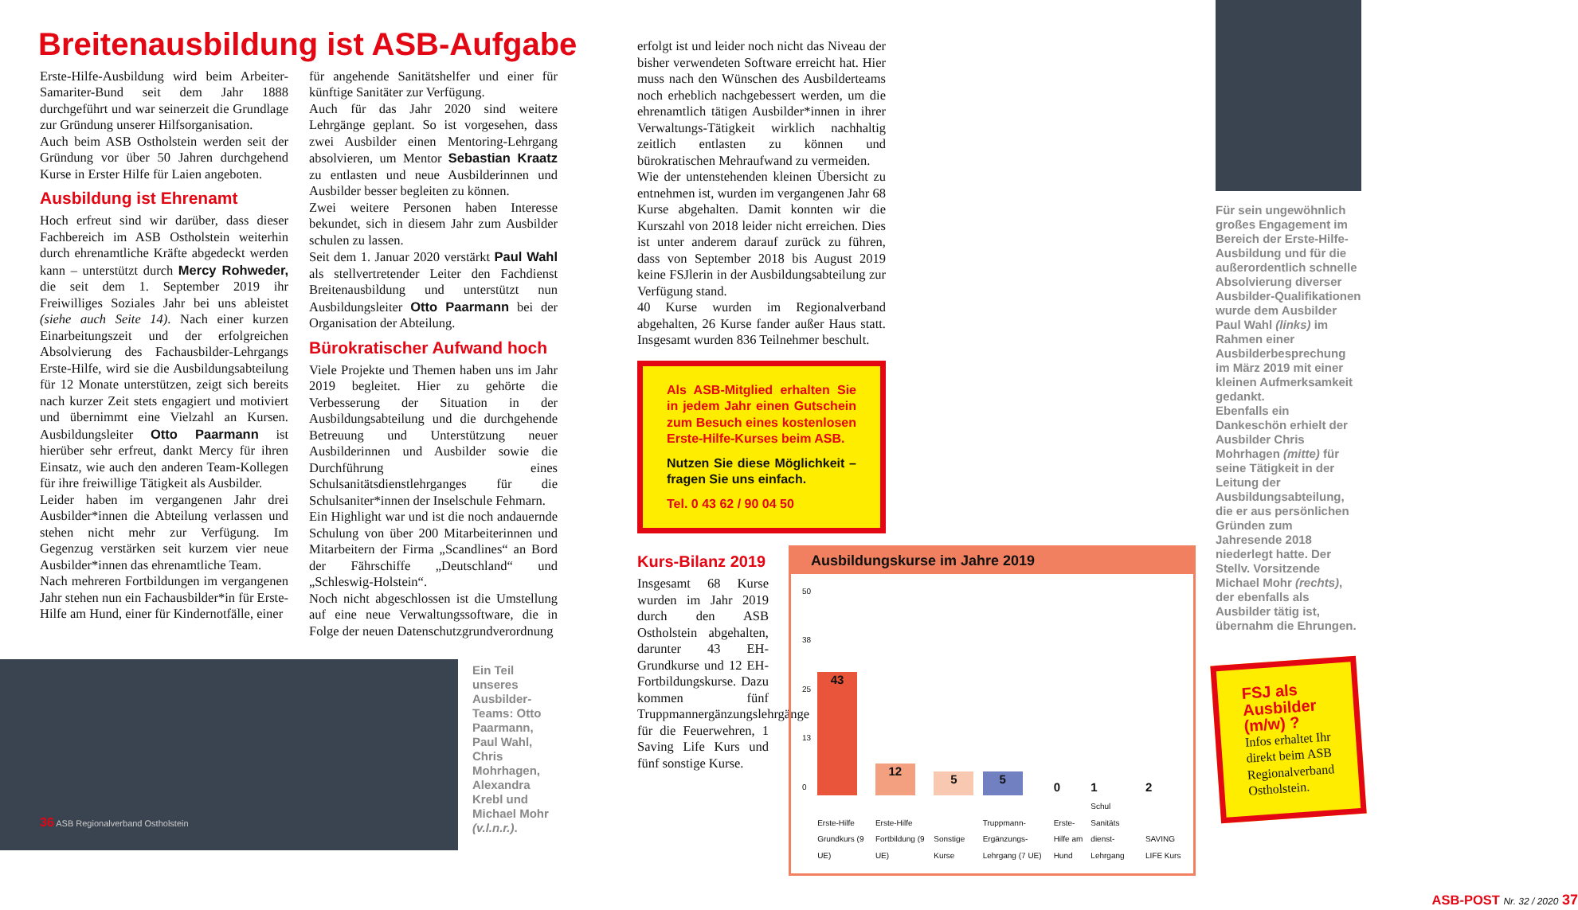Breitenausbildung ist ASB-Aufgabe
Erste-Hilfe-Ausbildung wird beim Arbeiter-Samariter-Bund seit dem Jahr 1888 durchgeführt und war seinerzeit die Grundlage zur Gründung unserer Hilfsorganisation.
Auch beim ASB Ostholstein werden seit der Gründung vor über 50 Jahren durchgehend Kurse in Erster Hilfe für Laien angeboten.
Ausbildung ist Ehrenamt
Hoch erfreut sind wir darüber, dass dieser Fachbereich im ASB Ostholstein weiterhin durch ehrenamtliche Kräfte abgedeckt werden kann – unterstützt durch Mercy Rohweder, die seit dem 1. September 2019 ihr Freiwilliges Soziales Jahr bei uns ableistet (siehe auch Seite 14). Nach einer kurzen Einarbeitungszeit und der erfolgreichen Absolvierung des Fachausbilder-Lehrgangs Erste-Hilfe, wird sie die Ausbildungsabteilung für 12 Monate unterstützen, zeigt sich bereits nach kurzer Zeit stets engagiert und motiviert und übernimmt eine Vielzahl an Kursen. Ausbildungsleiter Otto Paarmann ist hierüber sehr erfreut, dankt Mercy für ihren Einsatz, wie auch den anderen Team-Kollegen für ihre freiwillige Tätigkeit als Ausbilder.
Leider haben im vergangenen Jahr drei Ausbilder*innen die Abteilung verlassen und stehen nicht mehr zur Verfügung. Im Gegenzug verstärken seit kurzem vier neue Ausbilder*innen das ehrenamtliche Team.
Nach mehreren Fortbildungen im vergangenen Jahr stehen nun ein Fachausbilder*in für Erste-Hilfe am Hund, einer für Kindernotfälle, einer
für angehende Sanitätshelfer und einer für künftige Sanitäter zur Verfügung.
Auch für das Jahr 2020 sind weitere Lehrgänge geplant. So ist vorgesehen, dass zwei Ausbilder einen Mentoring-Lehrgang absolvieren, um Mentor Sebastian Kraatz zu entlasten und neue Ausbilderinnen und Ausbilder besser begleiten zu können.
Zwei weitere Personen haben Interesse bekundet, sich in diesem Jahr zum Ausbilder schulen zu lassen.
Seit dem 1. Januar 2020 verstärkt Paul Wahl als stellvertretender Leiter den Fachdienst Breitenausbildung und unterstützt nun Ausbildungsleiter Otto Paarmann bei der Organisation der Abteilung.
Bürokratischer Aufwand hoch
Viele Projekte und Themen haben uns im Jahr 2019 begleitet. Hier zu gehörte die Verbesserung der Situation in der Ausbildungsabteilung und die durchgehende Betreuung und Unterstützung neuer Ausbilderinnen und Ausbilder sowie die Durchführung eines Schulsanitätsdienstlehrganges für die Schulsaniter*innen der Inselschule Fehmarn.
Ein Highlight war und ist die noch andauernde Schulung von über 200 Mitarbeiterinnen und Mitarbeitern der Firma „Scandlines“ an Bord der Fährschiffe „Deutschland“ und „Schleswig-Holstein“.
Noch nicht abgeschlossen ist die Umstellung auf eine neue Verwaltungssoftware, die in Folge der neuen Datenschutzgrundverordnung
36 ASB Regionalverband Ostholstein
Ein Teil unseres Ausbilder-Teams: Otto Paarmann, Paul Wahl, Chris Mohrhagen, Alexandra Krebl und Michael Mohr (v.l.n.r.).
erfolgt ist und leider noch nicht das Niveau der bisher verwendeten Software erreicht hat. Hier muss nach den Wünschen des Ausbilderteams noch erheblich nachgebessert werden, um die ehrenamtlich tätigen Ausbilder*innen in ihrer Verwaltungs-Tätigkeit wirklich nachhaltig zeitlich entlasten zu können und bürokratischen Mehraufwand zu vermeiden.
Wie der untenstehenden kleinen Übersicht zu entnehmen ist, wurden im vergangenen Jahr 68 Kurse abgehalten. Damit konnten wir die Kurszahl von 2018 leider nicht erreichen. Dies ist unter anderem darauf zurück zu führen, dass von September 2018 bis August 2019 keine FSJlerin in der Ausbildungsabteilung zur Verfügung stand.
40 Kurse wurden im Regionalverband abgehalten, 26 Kurse fander außer Haus statt. Insgesamt wurden 836 Teilnehmer beschult.
Als ASB-Mitglied erhalten Sie in jedem Jahr einen Gutschein zum Besuch eines kostenlosen Erste-Hilfe-Kurses beim ASB.
Nutzen Sie diese Möglichkeit – fragen Sie uns einfach.
Tel. 0 43 62 / 90 04 50
Kurs-Bilanz 2019
Insgesamt 68 Kurse wurden im Jahr 2019 durch den ASB Ostholstein abgehalten, darunter 43 EH-Grundkurse und 12 EH-Fortbildungskurse. Dazu kommen fünf Truppmannergänzungslehrgänge für die Feuerwehren, 1 Saving Life Kurs und fünf sonstige Kurse.
Ausbildungskurse im Jahre 2019
| 50 38 25 13 0 | 43 | 12 | 5 | 5 | 0 | 1 | 2 |
| | Erste-Hilfe Grundkurs (9 UE) | Erste-Hilfe Fortbildung (9 UE) | Sonstige Kurse | Truppmann-Ergänzungs-Lehrgang (7 UE) | Erste-Hilfe am Hund | Schul Sanitäts dienst-Lehrgang | SAVING LIFE Kurs |
ASB-POST Nr. 32 / 2020 37
Für sein ungewöhnlich großes Engagement im Bereich der Erste-Hilfe-Ausbildung und für die außerordentlich schnelle Absolvierung diverser Ausbilder-Qualifikationen wurde dem Ausbilder Paul Wahl (links) im Rahmen einer Ausbilderbesprechung im März 2019 mit einer kleinen Aufmerksamkeit gedankt.
Ebenfalls ein Dankeschön erhielt der Ausbilder Chris Mohrhagen (mitte) für seine Tätigkeit in der Leitung der Ausbildungsabteilung, die er aus persönlichen Gründen zum Jahresende 2018 niederlegt hatte. Der Stellv. Vorsitzende Michael Mohr (rechts), der ebenfalls als Ausbilder tätig ist, übernahm die Ehrungen.
FSJ als Ausbilder (m/w) ?
Infos erhaltet Ihr direkt beim ASB Regionalverband Ostholstein.